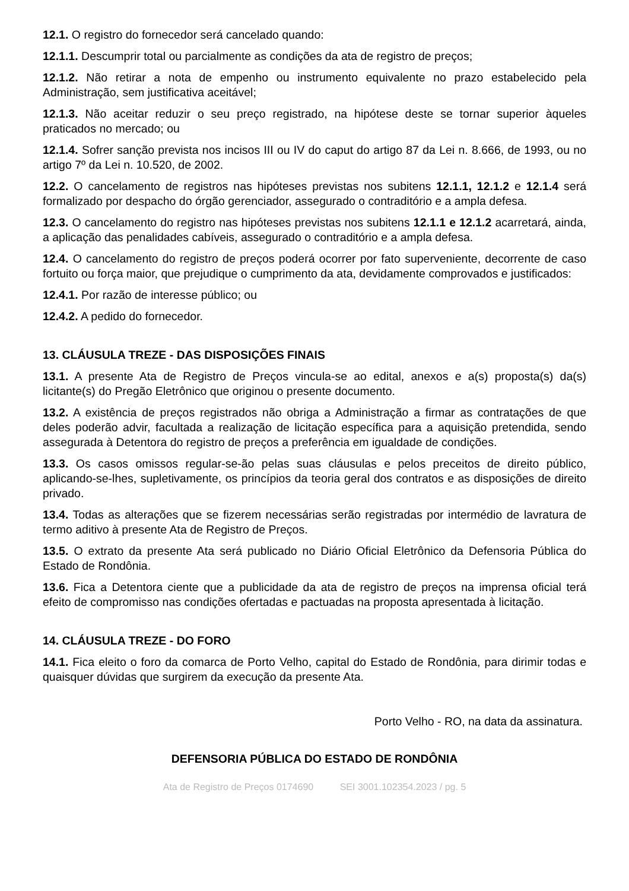12.1. O registro do fornecedor será cancelado quando:
12.1.1. Descumprir total ou parcialmente as condições da ata de registro de preços;
12.1.2. Não retirar a nota de empenho ou instrumento equivalente no prazo estabelecido pela Administração, sem justificativa aceitável;
12.1.3. Não aceitar reduzir o seu preço registrado, na hipótese deste se tornar superior àqueles praticados no mercado; ou
12.1.4. Sofrer sanção prevista nos incisos III ou IV do caput do artigo 87 da Lei n. 8.666, de 1993, ou no artigo 7º da Lei n. 10.520, de 2002.
12.2. O cancelamento de registros nas hipóteses previstas nos subitens 12.1.1, 12.1.2 e 12.1.4 será formalizado por despacho do órgão gerenciador, assegurado o contraditório e a ampla defesa.
12.3. O cancelamento do registro nas hipóteses previstas nos subitens 12.1.1 e 12.1.2 acarretará, ainda, a aplicação das penalidades cabíveis, assegurado o contraditório e a ampla defesa.
12.4. O cancelamento do registro de preços poderá ocorrer por fato superveniente, decorrente de caso fortuito ou força maior, que prejudique o cumprimento da ata, devidamente comprovados e justificados:
12.4.1. Por razão de interesse público; ou
12.4.2. A pedido do fornecedor.
13. CLÁUSULA TREZE - DAS DISPOSIÇÕES FINAIS
13.1. A presente Ata de Registro de Preços vincula-se ao edital, anexos e a(s) proposta(s) da(s) licitante(s) do Pregão Eletrônico que originou o presente documento.
13.2. A existência de preços registrados não obriga a Administração a firmar as contratações de que deles poderão advir, facultada a realização de licitação específica para a aquisição pretendida, sendo assegurada à Detentora do registro de preços a preferência em igualdade de condições.
13.3. Os casos omissos regular-se-ão pelas suas cláusulas e pelos preceitos de direito público, aplicando-se-lhes, supletivamente, os princípios da teoria geral dos contratos e as disposições de direito privado.
13.4. Todas as alterações que se fizerem necessárias serão registradas por intermédio de lavratura de termo aditivo à presente Ata de Registro de Preços.
13.5. O extrato da presente Ata será publicado no Diário Oficial Eletrônico da Defensoria Pública do Estado de Rondônia.
13.6. Fica a Detentora ciente que a publicidade da ata de registro de preços na imprensa oficial terá efeito de compromisso nas condições ofertadas e pactuadas na proposta apresentada à licitação.
14. CLÁUSULA TREZE - DO FORO
14.1. Fica eleito o foro da comarca de Porto Velho, capital do Estado de Rondônia, para dirimir todas e quaisquer dúvidas que surgirem da execução da presente Ata.
Porto Velho - RO, na data da assinatura.
DEFENSORIA PÚBLICA DO ESTADO DE RONDÔNIA
Ata de Registro de Preços 0174690 SEI 3001.102354.2023 / pg. 5